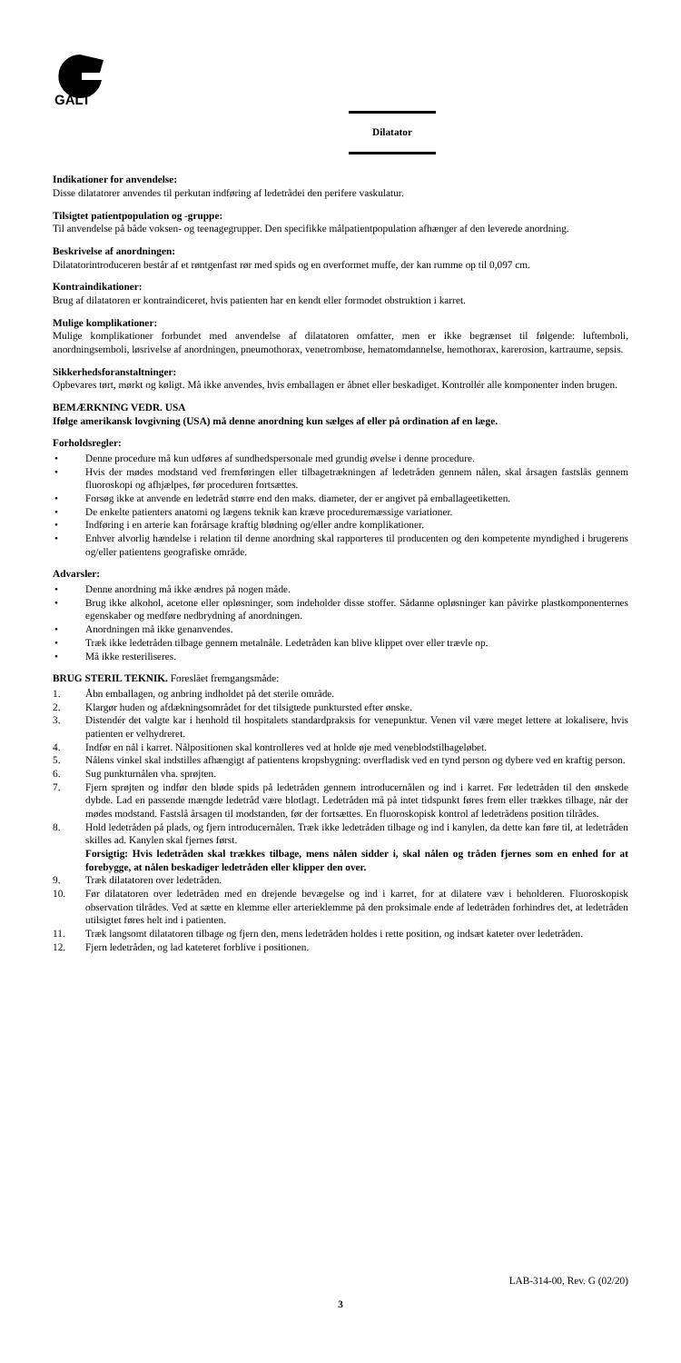GALT
Dilatator
Indikationer for anvendelse:
Disse dilatatorer anvendes til perkutan indføring af ledetrådei den perifere vaskulatur.
Tilsigtet patientpopulation og -gruppe:
Til anvendelse på både voksen- og teenagegrupper. Den specifikke målpatientpopulation afhænger af den leverede anordning.
Beskrivelse af anordningen:
Dilatatorintroduceren består af et røntgenfast rør med spids og en overformet muffe, der kan rumme op til 0,097 cm.
Kontraindikationer:
Brug af dilatatoren er kontraindiceret, hvis patienten har en kendt eller formodet obstruktion i karret.
Mulige komplikationer:
Mulige komplikationer forbundet med anvendelse af dilatatoren omfatter, men er ikke begrænset til følgende: luftemboli, anordningsemboli, løsrivelse af anordningen, pneumothorax, venetrombose, hematomdannelse, hemothorax, karerosion, kartraume, sepsis.
Sikkerhedsforanstaltninger:
Opbevares tørt, mørkt og køligt. Må ikke anvendes, hvis emballagen er åbnet eller beskadiget. Kontrollér alle komponenter inden brugen.
BEMÆRKNING VEDR. USA
Ifølge amerikansk lovgivning (USA) må denne anordning kun sælges af eller på ordination af en læge.
Forholdsregler:
• Denne procedure må kun udføres af sundhedspersonale med grundig øvelse i denne procedure.
• Hvis der mødes modstand ved fremføringen eller tilbagetrækningen af ledetråden gennem nålen, skal årsagen fastslås gennem fluoroskopi og afhjælpes, før proceduren fortsættes.
• Forsøg ikke at anvende en ledetråd større end den maks. diameter, der er angivet på emballageetiketten.
• De enkelte patienters anatomi og lægens teknik kan kræve proceduremæssige variationer.
• Indføring i en arterie kan forårsage kraftig blødning og/eller andre komplikationer.
• Enhver alvorlig hændelse i relation til denne anordning skal rapporteres til producenten og den kompetente myndighed i brugerens og/eller patientens geografiske område.
Advarsler:
• Denne anordning må ikke ændres på nogen måde.
• Brug ikke alkohol, acetone eller opløsninger, som indeholder disse stoffer. Sådanne opløsninger kan påvirke plastkomponenternes egenskaber og medføre nedbrydning af anordningen.
• Anordningen må ikke genanvendes.
• Træk ikke ledetråden tilbage gennem metalnåle. Ledetråden kan blive klippet over eller trævle op.
• Må ikke resteriliseres.
BRUG STERIL TEKNIK. Foreslået fremgangsmåde:
1. Åbn emballagen, og anbring indholdet på det sterile område.
2. Klargør huden og afdækningsområdet for det tilsigtede punktursted efter ønske.
3. Distendér det valgte kar i henhold til hospitalets standardpraksis for venepunktur. Venen vil være meget lettere at lokalisere, hvis patienten er velhydreret.
4. Indfør en nål i karret. Nålpositionen skal kontrolleres ved at holde øje med veneblodstilbageløbet.
5. Nålens vinkel skal indstilles afhængigt af patientens kropsbygning: overfladisk ved en tynd person og dybere ved en kraftig person.
6. Sug punkturnålen vha. sprøjten.
7. Fjern sprøjten og indfør den bløde spids på ledetråden gennem introducernålen og ind i karret. Før ledetråden til den ønskede dybde. Lad en passende mængde ledetråd være blotlagt. Ledetråden må på intet tidspunkt føres frem eller trækkes tilbage, når der mødes modstand. Fastslå årsagen til modstanden, før der fortsættes. En fluoroskopisk kontrol af ledetrådens position tilrådes.
8. Hold ledetråden på plads, og fjern introducernålen. Træk ikke ledetråden tilbage og ind i kanylen, da dette kan føre til, at ledetråden skilles ad. Kanylen skal fjernes først.
Forsigtig: Hvis ledetråden skal trækkes tilbage, mens nålen sidder i, skal nålen og tråden fjernes som en enhed for at forebygge, at nålen beskadiger ledetråden eller klipper den over.
9. Træk dilatatoren over ledetråden.
10. Før dilatatoren over ledetråden med en drejende bevægelse og ind i karret, for at dilatere væv i beholderen. Fluoroskopisk observation tilrådes. Ved at sætte en klemme eller arterieklemme på den proksimale ende af ledetråden forhindres det, at ledetråden utilsigtet føres helt ind i patienten.
11. Træk langsomt dilatatoren tilbage og fjern den, mens ledetråden holdes i rette position, og indsæt kateter over ledetråden.
12. Fjern ledetråden, og lad kateteret forblive i positionen.
LAB-314-00, Rev. G (02/20)
3